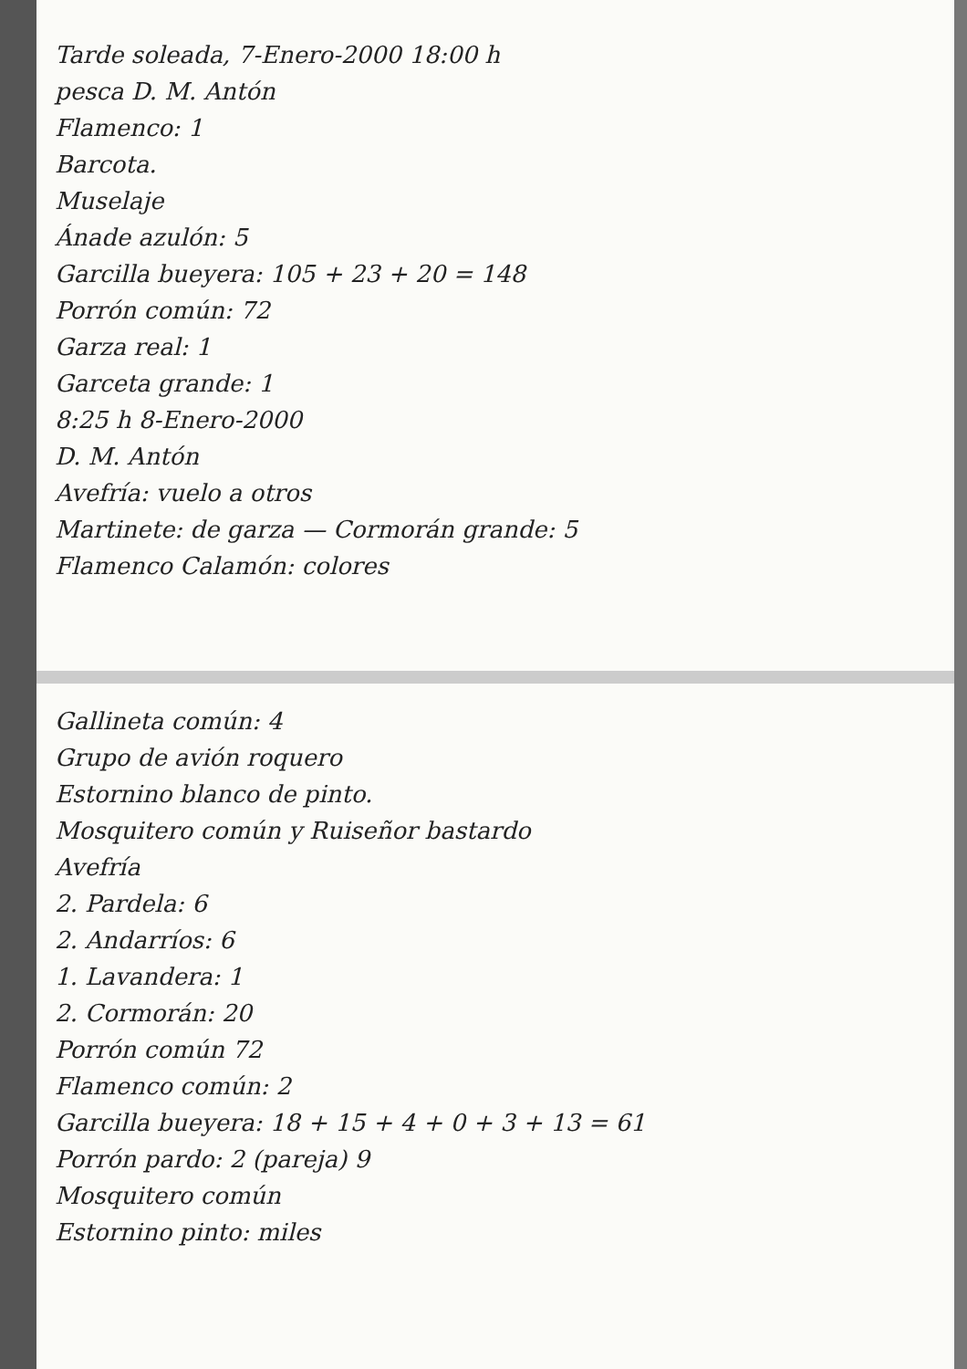Tarde soleada, 7-Enero-2000 18:00 h
pesca D. M. Antón
Flamenco: 1
Barcota.
Muselaje
Ánade azulón: 5
Garcilla bueyera: 105 + 23 + 20 = 148
Porrón común: 72
Garza real: 1
Garceta grande: 1
8:25 h 8-Enero-2000
D. M. Antón
Avefría: vuelo a otros
Martinete: de garza — Cormorán grande: 5
Flamenco Calamón: colores
Gallineta común: 4
Grupo de avión roquero
Estornino blanco de pinto.
Mosquitero común y Ruiseñor bastardo
Avefría
2. Pardela: 6
2. Andarríos: 6
1. Lavandera: 1
2. Cormorán: 20
Porrón común 72
Flamenco común: 2
Garcilla bueyera: 18 + 15 + 4 + 0 + 3 + 13 = 61
Porrón pardo: 2 (pareja) 9
Mosquitero común
Estornino pinto: miles